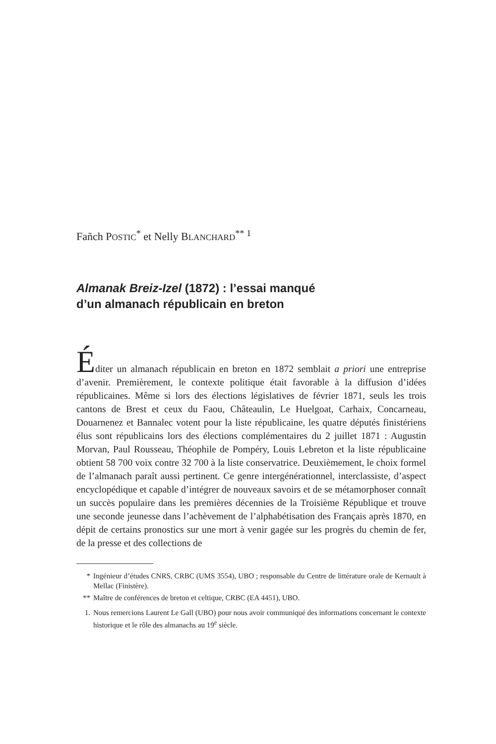Fañch POSTIC<sup>*</sup> et Nelly BLANCHARD<sup>** 1</sup>
Almanak Breiz-Izel (1872) : l’essai manqué
d’un almanach républicain en breton
Éditer un almanach républicain en breton en 1872 semblait a priori une entreprise d’avenir. Premièrement, le contexte politique était favorable à la diffusion d’idées républicaines. Même si lors des élections législatives de février 1871, seuls les trois cantons de Brest et ceux du Faou, Châteaulin, Le Huelgoat, Carhaix, Concarneau, Douarnenez et Bannalec votent pour la liste républicaine, les quatre députés finistériens élus sont républicains lors des élections complémentaires du 2 juillet 1871 : Augustin Morvan, Paul Rousseau, Théophile de Pompéry, Louis Lebreton et la liste républicaine obtient 58 700 voix contre 32 700 à la liste conservatrice. Deuxièmement, le choix formel de l’almanach paraît aussi pertinent. Ce genre intergénérationnel, interclassiste, d’aspect encyclopédique et capable d’intégrer de nouveaux savoirs et de se métamorphoser connaît un succès populaire dans les premières décennies de la Troisième République et trouve une seconde jeunesse dans l’achèvement de l’alphabétisation des Français après 1870, en dépit de certains pronostics sur une mort à venir gagée sur les progrès du chemin de fer, de la presse et des collections de
* Ingénieur d’études CNRS, CRBC (UMS 3554), UBO ; responsable du Centre de littérature orale de Kernault à Mellac (Finistère).
** Maître de conférences de breton et celtique, CRBC (EA 4451), UBO.
1. Nous remercions Laurent Le Gall (UBO) pour nous avoir communiqué des informations concernant le contexte historique et le rôle des almanachs au 19<sup>e</sup> siècle.